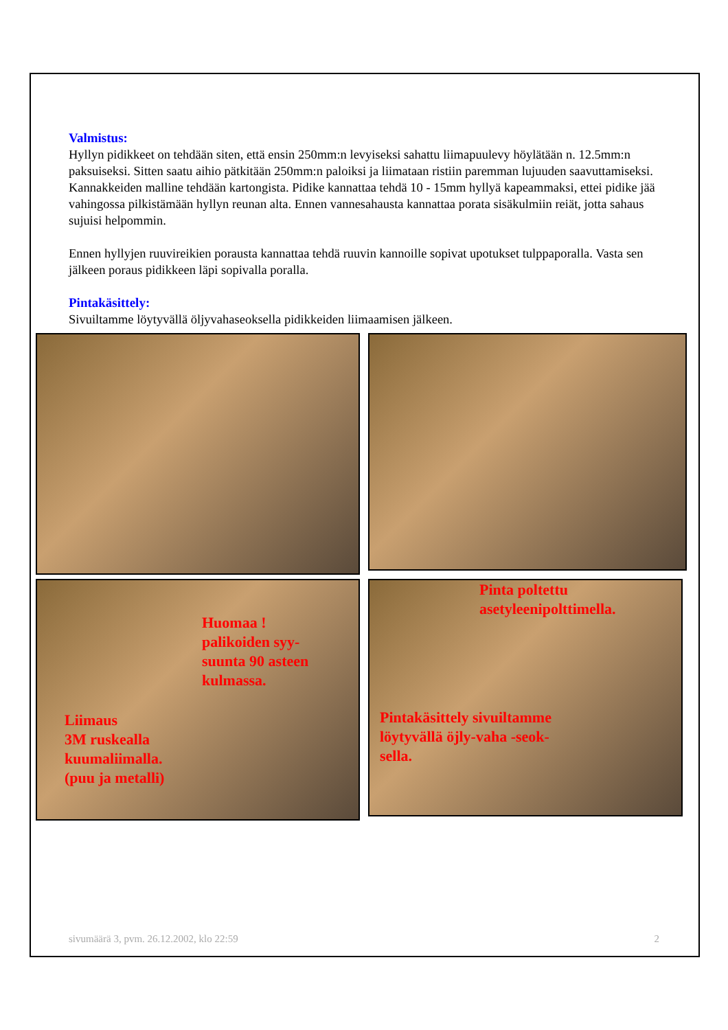Valmistus:
Hyllyn pidikkeet on tehdään siten, että ensin 250mm:n levyiseksi sahattu liimapuulevy höylätään n. 12.5mm:n paksuiseksi. Sitten saatu aihio pätkitään 250mm:n paloiksi ja liimataan ristiin paremman lujuuden saavuttamiseksi. Kannakkeiden malline tehdään kartongista. Pidike kannattaa tehdä 10 - 15mm hyllyä kapeammaksi, ettei pidike jää vahingossa pilkistämään hyllyn reunan alta. Ennen vannesahausta kannattaa porata sisäkulmiin reiät, jotta sahaus sujuisi helpommin.
Ennen hyllyjen ruuvireikien porausta kannattaa tehdä ruuvin kannoille sopivat upotukset tulppaporalla. Vasta sen jälkeen poraus pidikkeen läpi sopivalla poralla.
Pintakäsittely:
Sivuiltamme löytyvällä öljyvahaseoksella pidikkeiden liimaamisen jälkeen.
Huomaa !
palikoiden syy-
suunta 90 asteen
kulmassa.
Liimaus
3M ruskealla
kuumaliimalla.
(puu ja metalli)
Pinta poltettu
asetyleenipolttimella.
Pintakäsittely sivuiltamme
löytyvällä öjly-vaha -seok-
sella.
sivumäärä 3, pvm. 26.12.2002, klo 22:59 2